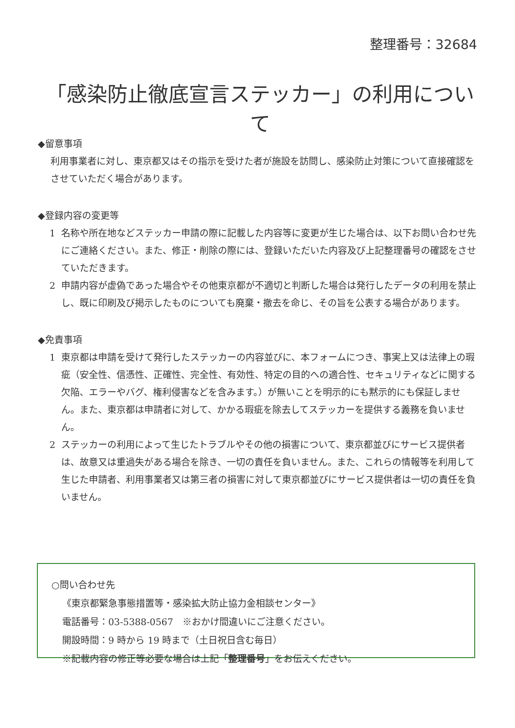整理番号：32684
「感染防止徹底宣言ステッカー」の利用について
◆留意事項
利用事業者に対し、東京都又はその指示を受けた者が施設を訪問し、感染防止対策について直接確認をさせていただく場合があります。
◆登録内容の変更等
1 名称や所在地などステッカー申請の際に記載した内容等に変更が生じた場合は、以下お問い合わせ先にご連絡ください。また、修正・削除の際には、登録いただいた内容及び上記整理番号の確認をさせていただきます。
2 申請内容が虚偽であった場合やその他東京都が不適切と判断した場合は発行したデータの利用を禁止し、既に印刷及び掲示したものについても廃棄・撤去を命じ、その旨を公表する場合があります。
◆免責事項
1 東京都は申請を受けて発行したステッカーの内容並びに、本フォームにつき、事実上又は法律上の瑕疵（安全性、信憑性、正確性、完全性、有効性、特定の目的への適合性、セキュリティなどに関する欠陥、エラーやバグ、権利侵害などを含みます。）が無いことを明示的にも黙示的にも保証しません。また、東京都は申請者に対して、かかる瑕疵を除去してステッカーを提供する義務を負いません。
2 ステッカーの利用によって生じたトラブルやその他の損害について、東京都並びにサービス提供者は、故意又は重過失がある場合を除き、一切の責任を負いません。また、これらの情報等を利用して生じた申請者、利用事業者又は第三者の損害に対して東京都並びにサービス提供者は一切の責任を負いません。
○問い合わせ先
《東京都緊急事態措置等・感染拡大防止協力金相談センター》
電話番号：03-5388-0567　※おかけ間違いにご注意ください。
開設時間：9 時から 19 時まで（土日祝日含む毎日）
※記載内容の修正等必要な場合は上記「整理番号」をお伝えください。